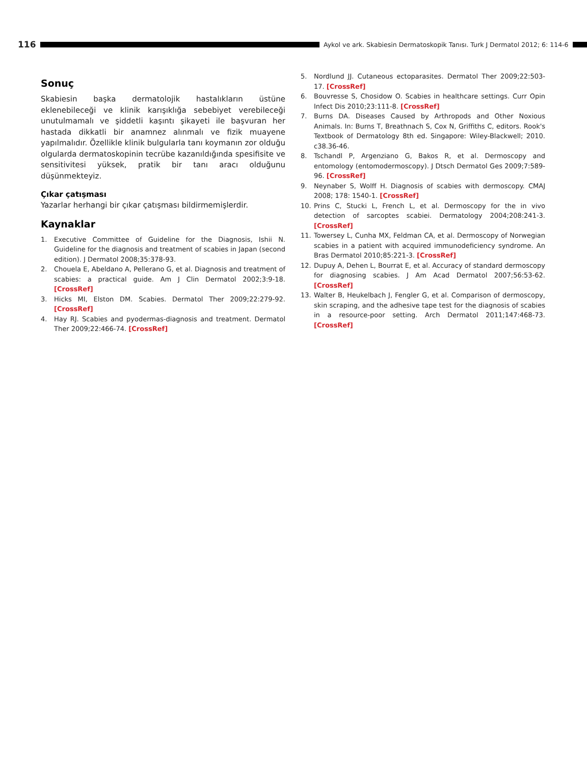116
Aykol ve ark. Skabiesin Dermatoskopik Tanısı. Turk J Dermatol 2012; 6: 114-6
Sonuç
Skabiesin başka dermatolojik hastalıkların üstüne eklenebileceği ve klinik karışıklığa sebebiyet verebileceği unutulmamalı ve şiddetli kaşıntı şikayeti ile başvuran her hastada dikkatli bir anamnez alınmalı ve fizik muayene yapılmalıdır. Özellikle klinik bulgularla tanı koymanın zor olduğu olgularda dermatoskopinin tecrübe kazanıldığında spesifisite ve sensitivitesi yüksek, pratik bir tanı aracı olduğunu düşünmekteyiz.
Çıkar çatışması
Yazarlar herhangi bir çıkar çatışması bildirmemişlerdir.
Kaynaklar
1. Executive Committee of Guideline for the Diagnosis, Ishii N. Guideline for the diagnosis and treatment of scabies in Japan (second edition). J Dermatol 2008;35:378-93.
2. Chouela E, Abeldano A, Pellerano G, et al. Diagnosis and treatment of scabies: a practical guide. Am J Clin Dermatol 2002;3:9-18. [CrossRef]
3. Hicks MI, Elston DM. Scabies. Dermatol Ther 2009;22:279-92. [CrossRef]
4. Hay RJ. Scabies and pyodermas-diagnosis and treatment. Dermatol Ther 2009;22:466-74. [CrossRef]
5. Nordlund JJ. Cutaneous ectoparasites. Dermatol Ther 2009;22:503-17. [CrossRef]
6. Bouvresse S, Chosidow O. Scabies in healthcare settings. Curr Opin Infect Dis 2010;23:111-8. [CrossRef]
7. Burns DA. Diseases Caused by Arthropods and Other Noxious Animals. In: Burns T, Breathnach S, Cox N, Griffiths C, editors. Rook's Textbook of Dermatology 8th ed. Singapore: Wiley-Blackwell; 2010. c38.36-46.
8. Tschandl P, Argenziano G, Bakos R, et al. Dermoscopy and entomology (entomodermoscopy). J Dtsch Dermatol Ges 2009;7:589-96. [CrossRef]
9. Neynaber S, Wolff H. Diagnosis of scabies with dermoscopy. CMAJ 2008; 178: 1540-1. [CrossRef]
10. Prins C, Stucki L, French L, et al. Dermoscopy for the in vivo detection of sarcoptes scabiei. Dermatology 2004;208:241-3. [CrossRef]
11. Towersey L, Cunha MX, Feldman CA, et al. Dermoscopy of Norwegian scabies in a patient with acquired immunodeficiency syndrome. An Bras Dermatol 2010;85:221-3. [CrossRef]
12. Dupuy A, Dehen L, Bourrat E, et al. Accuracy of standard dermoscopy for diagnosing scabies. J Am Acad Dermatol 2007;56:53-62. [CrossRef]
13. Walter B, Heukelbach J, Fengler G, et al. Comparison of dermoscopy, skin scraping, and the adhesive tape test for the diagnosis of scabies in a resource-poor setting. Arch Dermatol 2011;147:468-73. [CrossRef]